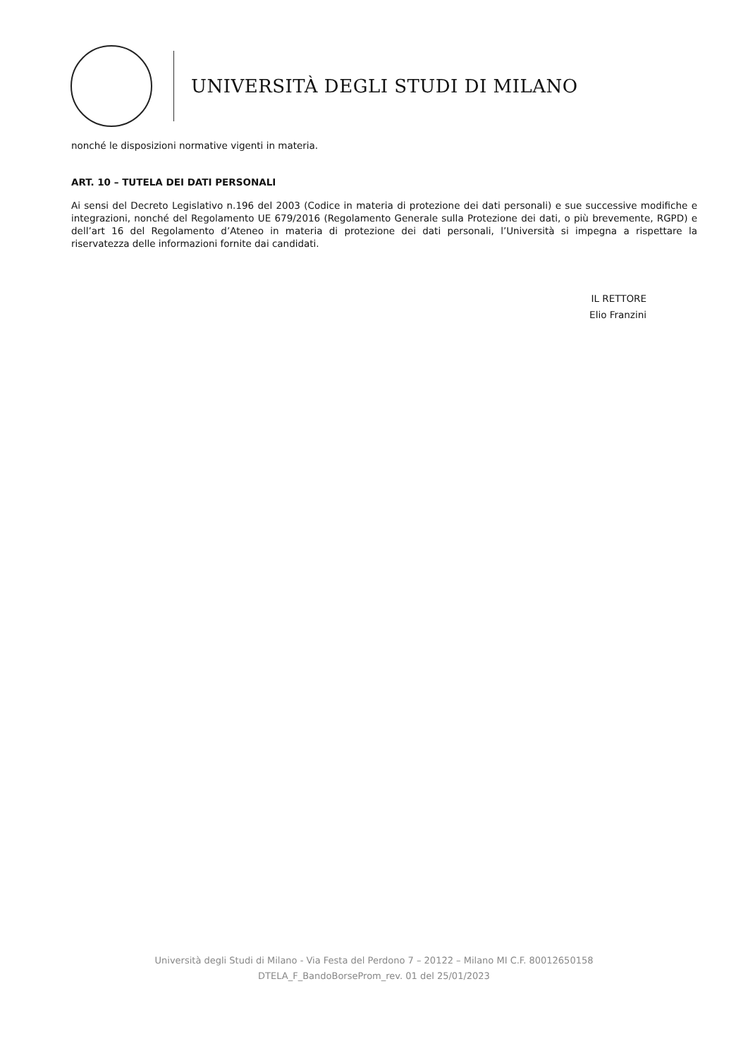UNIVERSITÀ DEGLI STUDI DI MILANO
nonché le disposizioni normative vigenti in materia.
ART. 10 – TUTELA DEI DATI PERSONALI
Ai sensi del Decreto Legislativo n.196 del 2003 (Codice in materia di protezione dei dati personali) e sue successive modifiche e integrazioni, nonché del Regolamento UE 679/2016 (Regolamento Generale sulla Protezione dei dati, o più brevemente, RGPD) e dell’art 16 del Regolamento d’Ateneo in materia di protezione dei dati personali, l’Università si impegna a rispettare la riservatezza delle informazioni fornite dai candidati.
IL RETTORE
Elio Franzini
Università degli Studi di Milano - Via Festa del Perdono 7 – 20122 – Milano MI C.F. 80012650158
DTELA_F_BandoBorseProm_rev. 01 del 25/01/2023